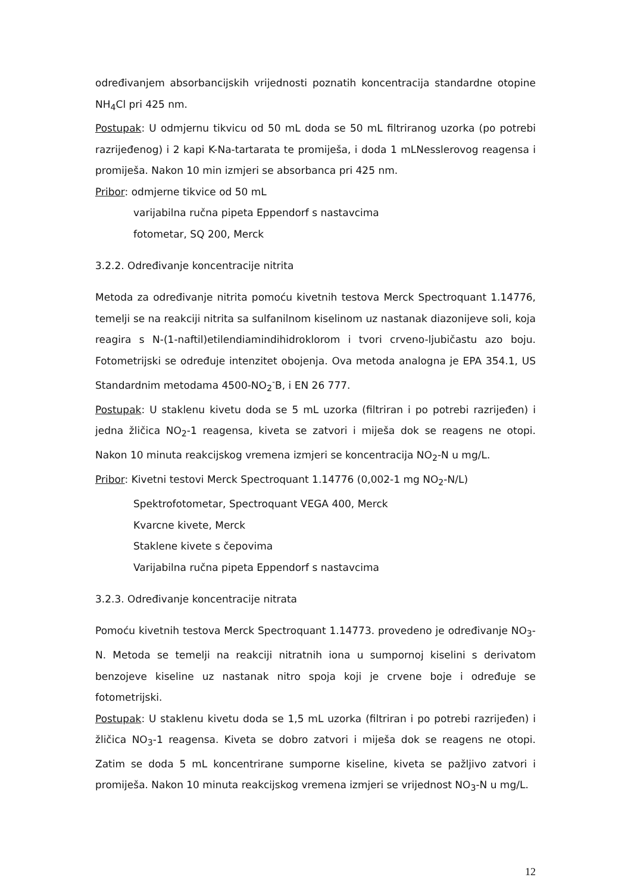određivanjem absorbancijskih vrijednosti poznatih koncentracija standardne otopine NH<sub>4</sub>Cl pri 425 nm.
Postupak: U odmjernu tikvicu od 50 mL doda se 50 mL filtriranog uzorka (po potrebi razrijeđenog) i 2 kapi K-Na-tartarata te promiješa, i doda 1 mLNesslerovog reagensa i promiješa. Nakon 10 min izmjeri se absorbanca pri 425 nm.
Pribor: odmjerne tikvice od 50 mL
varijabilna ručna pipeta Eppendorf s nastavcima
fotometar, SQ 200, Merck
3.2.2. Određivanje koncentracije nitrita
Metoda za određivanje nitrita pomoću kivetnih testova Merck Spectroquant 1.14776, temelji se na reakciji nitrita sa sulfanilnom kiselinom uz nastanak diazonijeve soli, koja reagira s N-(1-naftil)etilendiamindihidroklorom i tvori crveno-ljubičastu azo boju. Fotometrijski se određuje intenzitet obojenja. Ova metoda analogna je EPA 354.1, US Standardnim metodama 4500-NO<sub>2</sub><sup>-</sup>B, i EN 26 777.
Postupak: U staklenu kivetu doda se 5 mL uzorka (filtriran i po potrebi razrijeđen) i jedna žličica NO<sub>2</sub>-1 reagensa, kiveta se zatvori i miješa dok se reagens ne otopi. Nakon 10 minuta reakcijskog vremena izmjeri se koncentracija NO<sub>2</sub>-N u mg/L.
Pribor: Kivetni testovi Merck Spectroquant 1.14776 (0,002-1 mg NO<sub>2</sub>-N/L)
Spektrofotometar, Spectroquant VEGA 400, Merck
Kvarcne kivete, Merck
Staklene kivete s čepovima
Varijabilna ručna pipeta Eppendorf s nastavcima
3.2.3. Određivanje koncentracije nitrata
Pomoću kivetnih testova Merck Spectroquant 1.14773. provedeno je određivanje NO<sub>3</sub>-N. Metoda se temelji na reakciji nitratnih iona u sumpornoj kiselini s derivatom benzojeve kiseline uz nastanak nitro spoja koji je crvene boje i određuje se fotometrijski.
Postupak: U staklenu kivetu doda se 1,5 mL uzorka (filtriran i po potrebi razrijeđen) i žličica NO<sub>3</sub>-1 reagensa. Kiveta se dobro zatvori i miješa dok se reagens ne otopi. Zatim se doda 5 mL koncentrirane sumporne kiseline, kiveta se pažljivo zatvori i promiješa. Nakon 10 minuta reakcijskog vremena izmjeri se vrijednost NO<sub>3</sub>-N u mg/L.
12